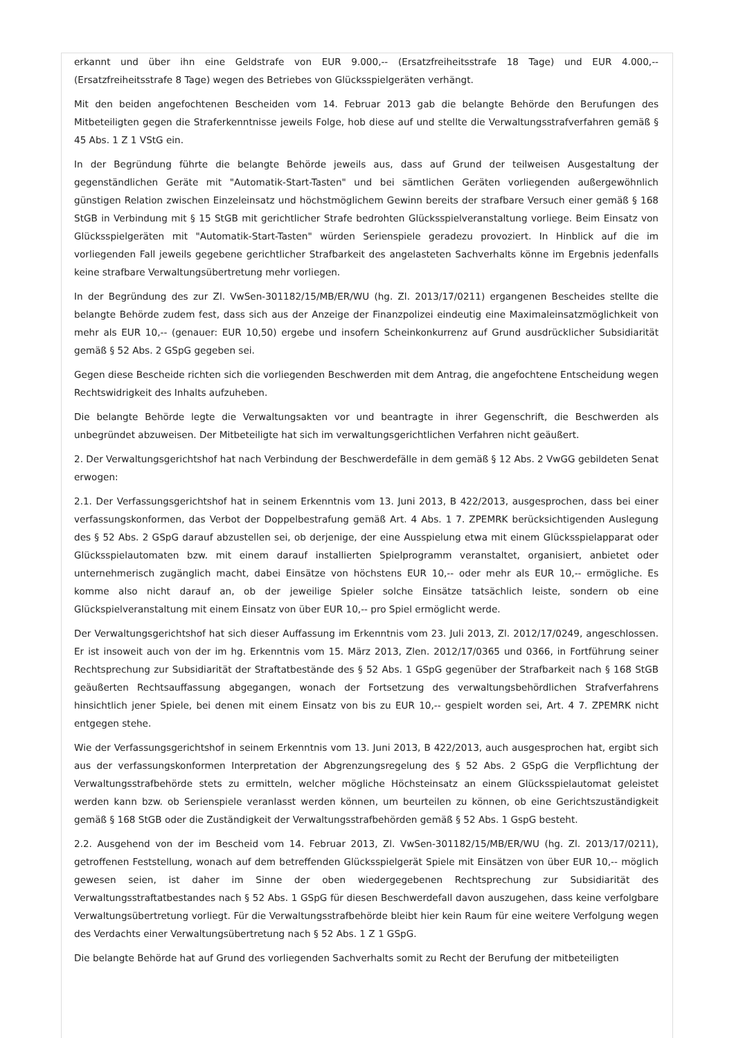erkannt und über ihn eine Geldstrafe von EUR 9.000,-- (Ersatzfreiheitsstrafe 18 Tage) und EUR 4.000,-- (Ersatzfreiheitsstrafe 8 Tage) wegen des Betriebes von Glücksspielgeräten verhängt.
Mit den beiden angefochtenen Bescheiden vom 14. Februar 2013 gab die belangte Behörde den Berufungen des Mitbeteiligten gegen die Straferkenntnisse jeweils Folge, hob diese auf und stellte die Verwaltungsstrafverfahren gemäß § 45 Abs. 1 Z 1 VStG ein.
In der Begründung führte die belangte Behörde jeweils aus, dass auf Grund der teilweisen Ausgestaltung der gegenständlichen Geräte mit "Automatik-Start-Tasten" und bei sämtlichen Geräten vorliegenden außergewöhnlich günstigen Relation zwischen Einzeleinsatz und höchstmöglichem Gewinn bereits der strafbare Versuch einer gemäß § 168 StGB in Verbindung mit § 15 StGB mit gerichtlicher Strafe bedrohten Glücksspielveranstaltung vorliege. Beim Einsatz von Glücksspielgeräten mit "Automatik-Start-Tasten" würden Serienspiele geradezu provoziert. In Hinblick auf die im vorliegenden Fall jeweils gegebene gerichtlicher Strafbarkeit des angelasteten Sachverhalts könne im Ergebnis jedenfalls keine strafbare Verwaltungsübertretung mehr vorliegen.
In der Begründung des zur Zl. VwSen-301182/15/MB/ER/WU (hg. Zl. 2013/17/0211) ergangenen Bescheides stellte die belangte Behörde zudem fest, dass sich aus der Anzeige der Finanzpolizei eindeutig eine Maximaleinsatzmöglichkeit von mehr als EUR 10,-- (genauer: EUR 10,50) ergebe und insofern Scheinkonkurrenz auf Grund ausdrücklicher Subsidiarität gemäß § 52 Abs. 2 GSpG gegeben sei.
Gegen diese Bescheide richten sich die vorliegenden Beschwerden mit dem Antrag, die angefochtene Entscheidung wegen Rechtswidrigkeit des Inhalts aufzuheben.
Die belangte Behörde legte die Verwaltungsakten vor und beantragte in ihrer Gegenschrift, die Beschwerden als unbegründet abzuweisen. Der Mitbeteiligte hat sich im verwaltungsgerichtlichen Verfahren nicht geäußert.
2. Der Verwaltungsgerichtshof hat nach Verbindung der Beschwerdefälle in dem gemäß § 12 Abs. 2 VwGG gebildeten Senat erwogen:
2.1. Der Verfassungsgerichtshof hat in seinem Erkenntnis vom 13. Juni 2013, B 422/2013, ausgesprochen, dass bei einer verfassungskonformen, das Verbot der Doppelbestrafung gemäß Art. 4 Abs. 1 7. ZPEMRK berücksichtigenden Auslegung des § 52 Abs. 2 GSpG darauf abzustellen sei, ob derjenige, der eine Ausspielung etwa mit einem Glücksspielapparat oder Glücksspielautomaten bzw. mit einem darauf installierten Spielprogramm veranstaltet, organisiert, anbietet oder unternehmerisch zugänglich macht, dabei Einsätze von höchstens EUR 10,-- oder mehr als EUR 10,-- ermögliche. Es komme also nicht darauf an, ob der jeweilige Spieler solche Einsätze tatsächlich leiste, sondern ob eine Glückspielveranstaltung mit einem Einsatz von über EUR 10,-- pro Spiel ermöglicht werde.
Der Verwaltungsgerichtshof hat sich dieser Auffassung im Erkenntnis vom 23. Juli 2013, Zl. 2012/17/0249, angeschlossen. Er ist insoweit auch von der im hg. Erkenntnis vom 15. März 2013, Zlen. 2012/17/0365 und 0366, in Fortführung seiner Rechtsprechung zur Subsidiarität der Straftatbestände des § 52 Abs. 1 GSpG gegenüber der Strafbarkeit nach § 168 StGB geäußerten Rechtsauffassung abgegangen, wonach der Fortsetzung des verwaltungsbehördlichen Strafverfahrens hinsichtlich jener Spiele, bei denen mit einem Einsatz von bis zu EUR 10,-- gespielt worden sei, Art. 4 7. ZPEMRK nicht entgegen stehe.
Wie der Verfassungsgerichtshof in seinem Erkenntnis vom 13. Juni 2013, B 422/2013, auch ausgesprochen hat, ergibt sich aus der verfassungskonformen Interpretation der Abgrenzungsregelung des § 52 Abs. 2 GSpG die Verpflichtung der Verwaltungsstrafbehörde stets zu ermitteln, welcher mögliche Höchsteinsatz an einem Glücksspielautomat geleistet werden kann bzw. ob Serienspiele veranlasst werden können, um beurteilen zu können, ob eine Gerichtszuständigkeit gemäß § 168 StGB oder die Zuständigkeit der Verwaltungsstrafbehörden gemäß § 52 Abs. 1 GspG besteht.
2.2. Ausgehend von der im Bescheid vom 14. Februar 2013, Zl. VwSen-301182/15/MB/ER/WU (hg. Zl. 2013/17/0211), getroffenen Feststellung, wonach auf dem betreffenden Glücksspielgerät Spiele mit Einsätzen von über EUR 10,-- möglich gewesen seien, ist daher im Sinne der oben wiedergegebenen Rechtsprechung zur Subsidiarität des Verwaltungsstraftatbestandes nach § 52 Abs. 1 GSpG für diesen Beschwerdefall davon auszugehen, dass keine verfolgbare Verwaltungsübertretung vorliegt. Für die Verwaltungsstrafbehörde bleibt hier kein Raum für eine weitere Verfolgung wegen des Verdachts einer Verwaltungsübertretung nach § 52 Abs. 1 Z 1 GSpG.
Die belangte Behörde hat auf Grund des vorliegenden Sachverhalts somit zu Recht der Berufung der mitbeteiligten